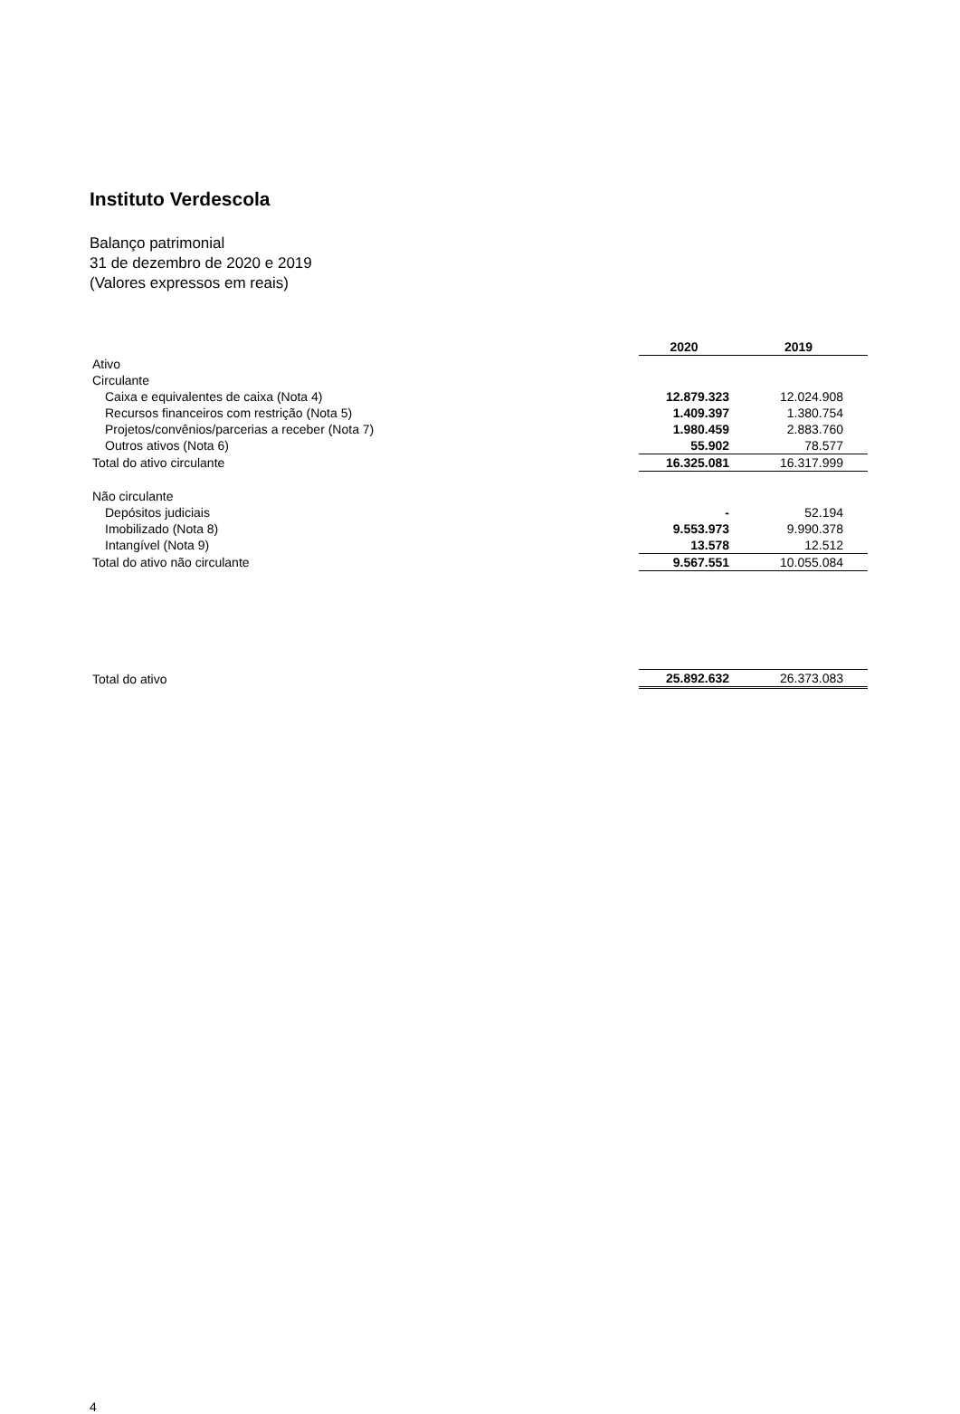Instituto Verdescola
Balanço patrimonial
31 de dezembro de 2020 e 2019
(Valores expressos em reais)
| | 2020 | 2019 |
| Ativo | | |
| Circulante | | |
| Caixa e equivalentes de caixa (Nota 4) | 12.879.323 | 12.024.908 |
| Recursos financeiros com restrição (Nota 5) | 1.409.397 | 1.380.754 |
| Projetos/convênios/parcerias a receber (Nota 7) | 1.980.459 | 2.883.760 |
| Outros ativos (Nota 6) | 55.902 | 78.577 |
| Total do ativo circulante | 16.325.081 | 16.317.999 |
| Não circulante | | |
| Depósitos judiciais | - | 52.194 |
| Imobilizado (Nota 8) | 9.553.973 | 9.990.378 |
| Intangível (Nota 9) | 13.578 | 12.512 |
| Total do ativo não circulante | 9.567.551 | 10.055.084 |
| Total do ativo | 25.892.632 | 26.373.083 |
4